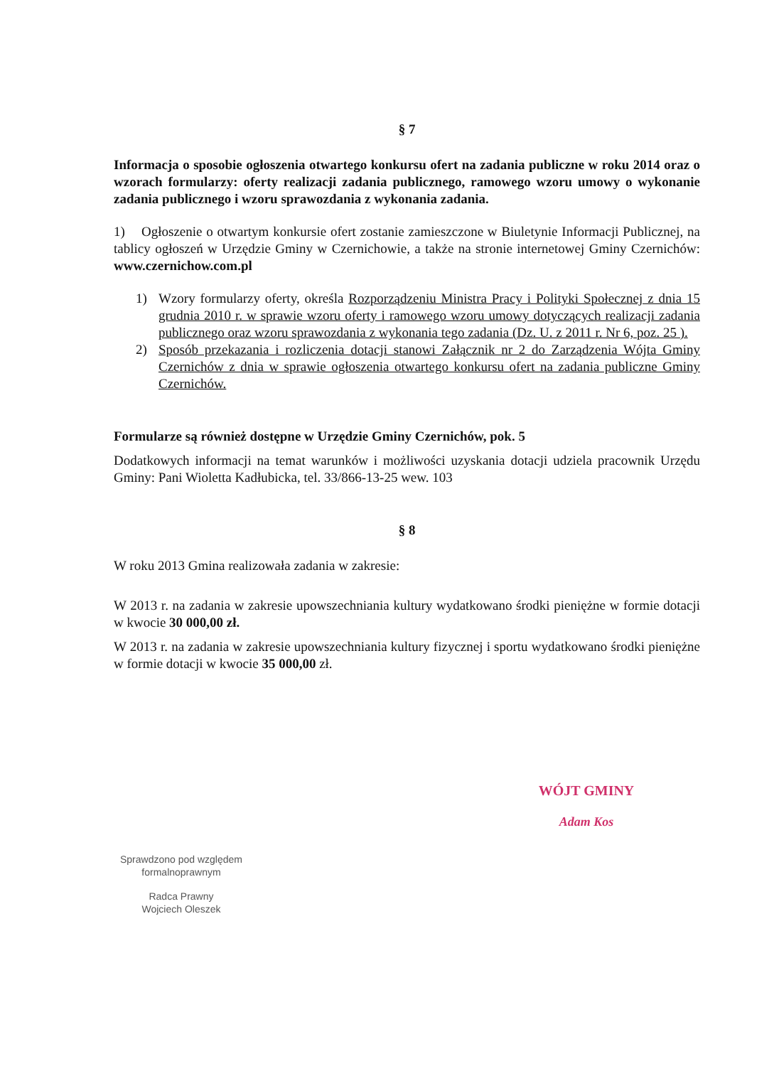§ 7
Informacja o sposobie ogłoszenia otwartego konkursu ofert na zadania publiczne w roku 2014 oraz o wzorach formularzy: oferty realizacji zadania publicznego, ramowego wzoru umowy o wykonanie zadania publicznego i wzoru sprawozdania z wykonania zadania.
1) Ogłoszenie o otwartym konkursie ofert zostanie zamieszczone w Biuletynie Informacji Publicznej, na tablicy ogłoszeń w Urzędzie Gminy w Czernichowie, a także na stronie internetowej Gminy Czernichów: www.czernichow.com.pl
1) Wzory formularzy oferty, określa Rozporządzeniu Ministra Pracy i Polityki Społecznej z dnia 15 grudnia 2010 r. w sprawie wzoru oferty i ramowego wzoru umowy dotyczących realizacji zadania publicznego oraz wzoru sprawozdania z wykonania tego zadania (Dz. U. z 2011 r. Nr 6, poz. 25 ).
2) Sposób przekazania i rozliczenia dotacji stanowi Załącznik nr 2 do Zarządzenia Wójta Gminy Czernichów z dnia w sprawie ogłoszenia otwartego konkursu ofert na zadania publiczne Gminy Czernichów.
Formularze są również dostępne w Urzędzie Gminy Czernichów, pok. 5
Dodatkowych informacji na temat warunków i możliwości uzyskania dotacji udziela pracownik Urzędu Gminy: Pani Wioletta Kadłubicka, tel. 33/866-13-25 wew. 103
§ 8
W roku 2013 Gmina realizowała zadania w zakresie:
W 2013 r. na zadania w zakresie upowszechniania kultury wydatkowano środki pieniężne w formie dotacji w kwocie 30 000,00 zł.
W 2013 r. na zadania w zakresie upowszechniania kultury fizycznej i sportu wydatkowano środki pieniężne w formie dotacji w kwocie 35 000,00 zł.
WÓJT GMINY
Adam Kos
Sprawdzono pod względem formalnoprawnym
Radca Prawny
Wojciech Oleszek